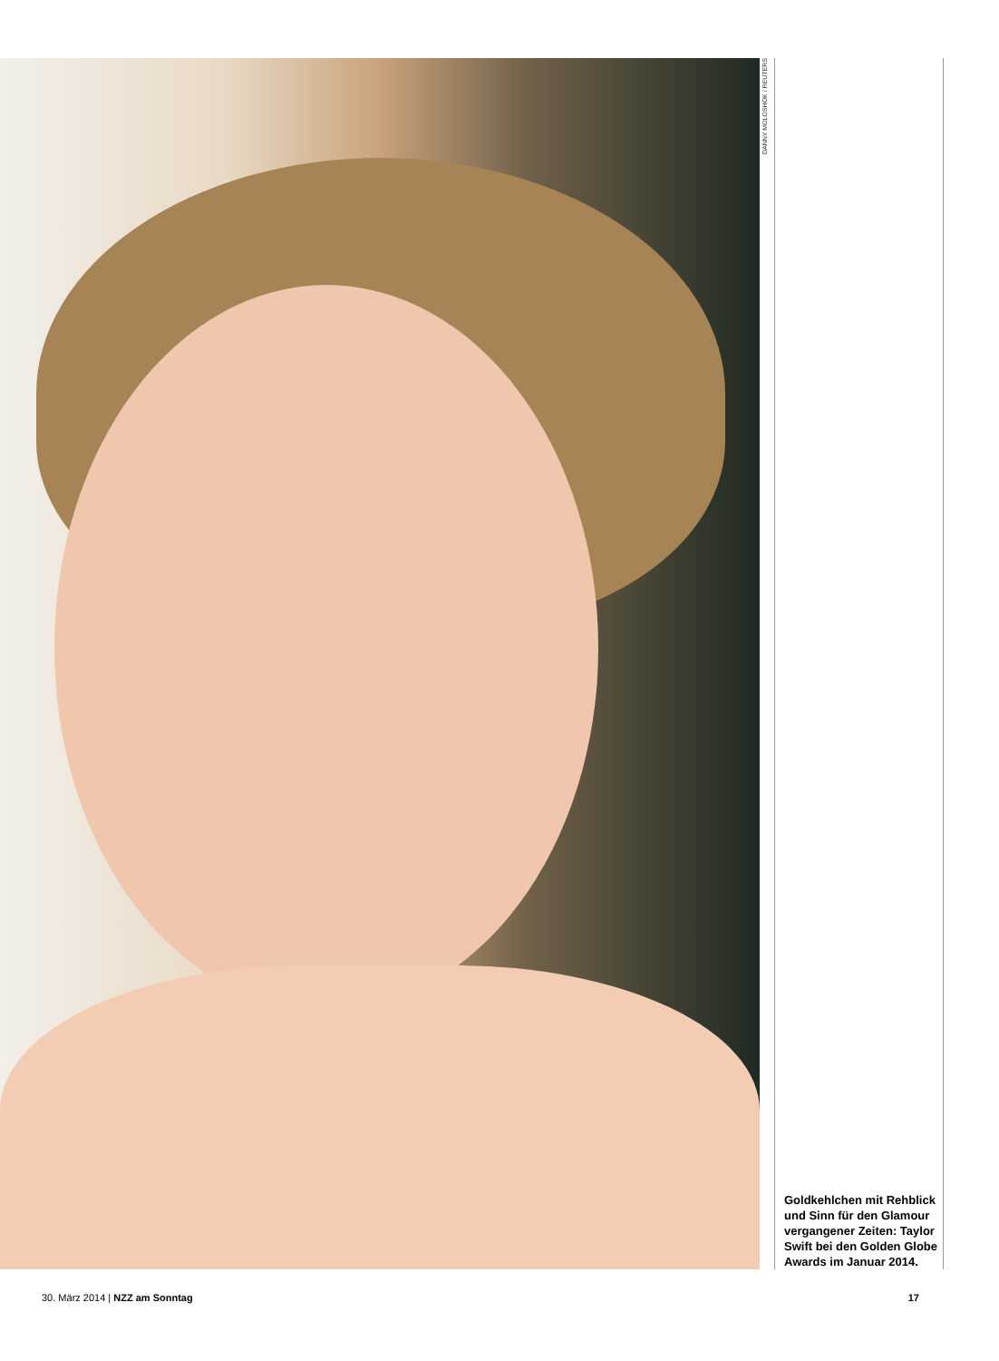DANNY MOLOSHOK / REUTERS
Goldkehlchen mit Rehblick und Sinn für den Glamour vergangener Zeiten: Taylor Swift bei den Golden Globe Awards im Januar 2014.
30. März 2014 | NZZ am Sonntag 17